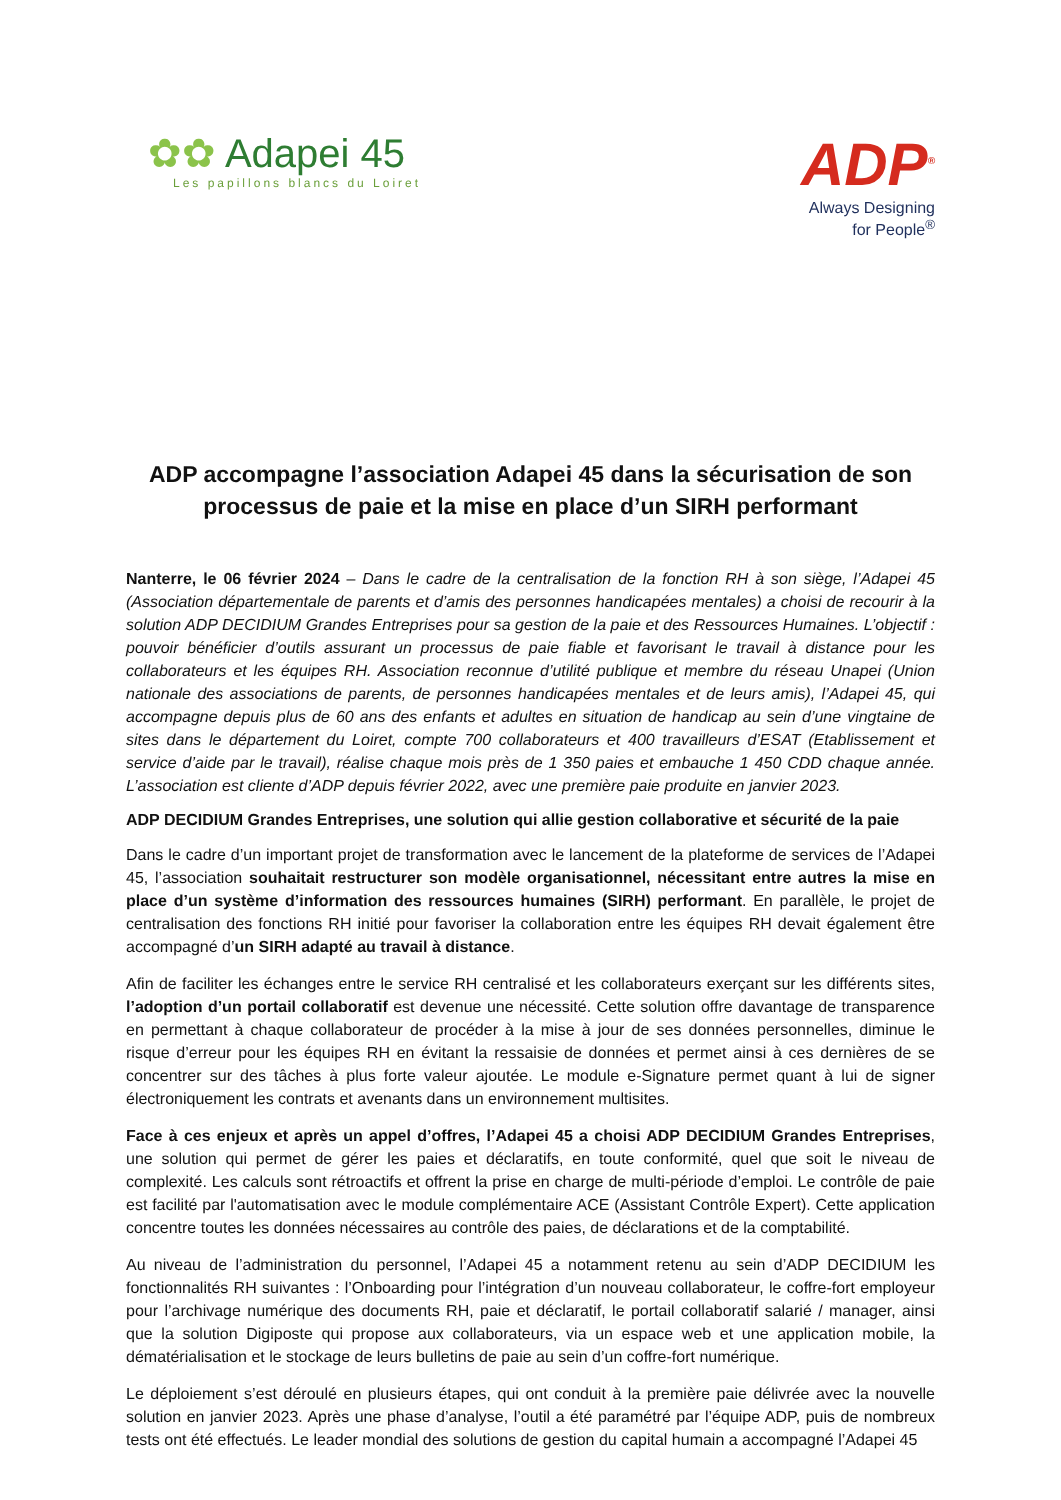✿✿ Adapei 45
Les papillons blancs du Loiret
ADP<sup>®</sup>
Always Designing
for People<sup>®</sup>
ADP accompagne l’association Adapei 45 dans la sécurisation de son processus de paie et la mise en place d’un SIRH performant
Nanterre, le 06 février 2024 – Dans le cadre de la centralisation de la fonction RH à son siège, l’Adapei 45 (Association départementale de parents et d’amis des personnes handicapées mentales) a choisi de recourir à la solution ADP DECIDIUM Grandes Entreprises pour sa gestion de la paie et des Ressources Humaines. L’objectif : pouvoir bénéficier d’outils assurant un processus de paie fiable et favorisant le travail à distance pour les collaborateurs et les équipes RH. Association reconnue d’utilité publique et membre du réseau Unapei (Union nationale des associations de parents, de personnes handicapées mentales et de leurs amis), l’Adapei 45, qui accompagne depuis plus de 60 ans des enfants et adultes en situation de handicap au sein d’une vingtaine de sites dans le département du Loiret, compte 700 collaborateurs et 400 travailleurs d’ESAT (Etablissement et service d’aide par le travail), réalise chaque mois près de 1 350 paies et embauche 1 450 CDD chaque année. L’association est cliente d’ADP depuis février 2022, avec une première paie produite en janvier 2023.
ADP DECIDIUM Grandes Entreprises, une solution qui allie gestion collaborative et sécurité de la paie
Dans le cadre d’un important projet de transformation avec le lancement de la plateforme de services de l’Adapei 45, l’association souhaitait restructurer son modèle organisationnel, nécessitant entre autres la mise en place d’un système d’information des ressources humaines (SIRH) performant. En parallèle, le projet de centralisation des fonctions RH initié pour favoriser la collaboration entre les équipes RH devait également être accompagné d’un SIRH adapté au travail à distance.
Afin de faciliter les échanges entre le service RH centralisé et les collaborateurs exerçant sur les différents sites, l’adoption d’un portail collaboratif est devenue une nécessité. Cette solution offre davantage de transparence en permettant à chaque collaborateur de procéder à la mise à jour de ses données personnelles, diminue le risque d’erreur pour les équipes RH en évitant la ressaisie de données et permet ainsi à ces dernières de se concentrer sur des tâches à plus forte valeur ajoutée. Le module e-Signature permet quant à lui de signer électroniquement les contrats et avenants dans un environnement multisites.
Face à ces enjeux et après un appel d’offres, l’Adapei 45 a choisi ADP DECIDIUM Grandes Entreprises, une solution qui permet de gérer les paies et déclaratifs, en toute conformité, quel que soit le niveau de complexité. Les calculs sont rétroactifs et offrent la prise en charge de multi-période d’emploi. Le contrôle de paie est facilité par l'automatisation avec le module complémentaire ACE (Assistant Contrôle Expert). Cette application concentre toutes les données nécessaires au contrôle des paies, de déclarations et de la comptabilité.
Au niveau de l’administration du personnel, l’Adapei 45 a notamment retenu au sein d’ADP DECIDIUM les fonctionnalités RH suivantes : l’Onboarding pour l’intégration d’un nouveau collaborateur, le coffre-fort employeur pour l’archivage numérique des documents RH, paie et déclaratif, le portail collaboratif salarié / manager, ainsi que la solution Digiposte qui propose aux collaborateurs, via un espace web et une application mobile, la dématérialisation et le stockage de leurs bulletins de paie au sein d’un coffre-fort numérique.
Le déploiement s’est déroulé en plusieurs étapes, qui ont conduit à la première paie délivrée avec la nouvelle solution en janvier 2023. Après une phase d’analyse, l’outil a été paramétré par l’équipe ADP, puis de nombreux tests ont été effectués. Le leader mondial des solutions de gestion du capital humain a accompagné l’Adapei 45